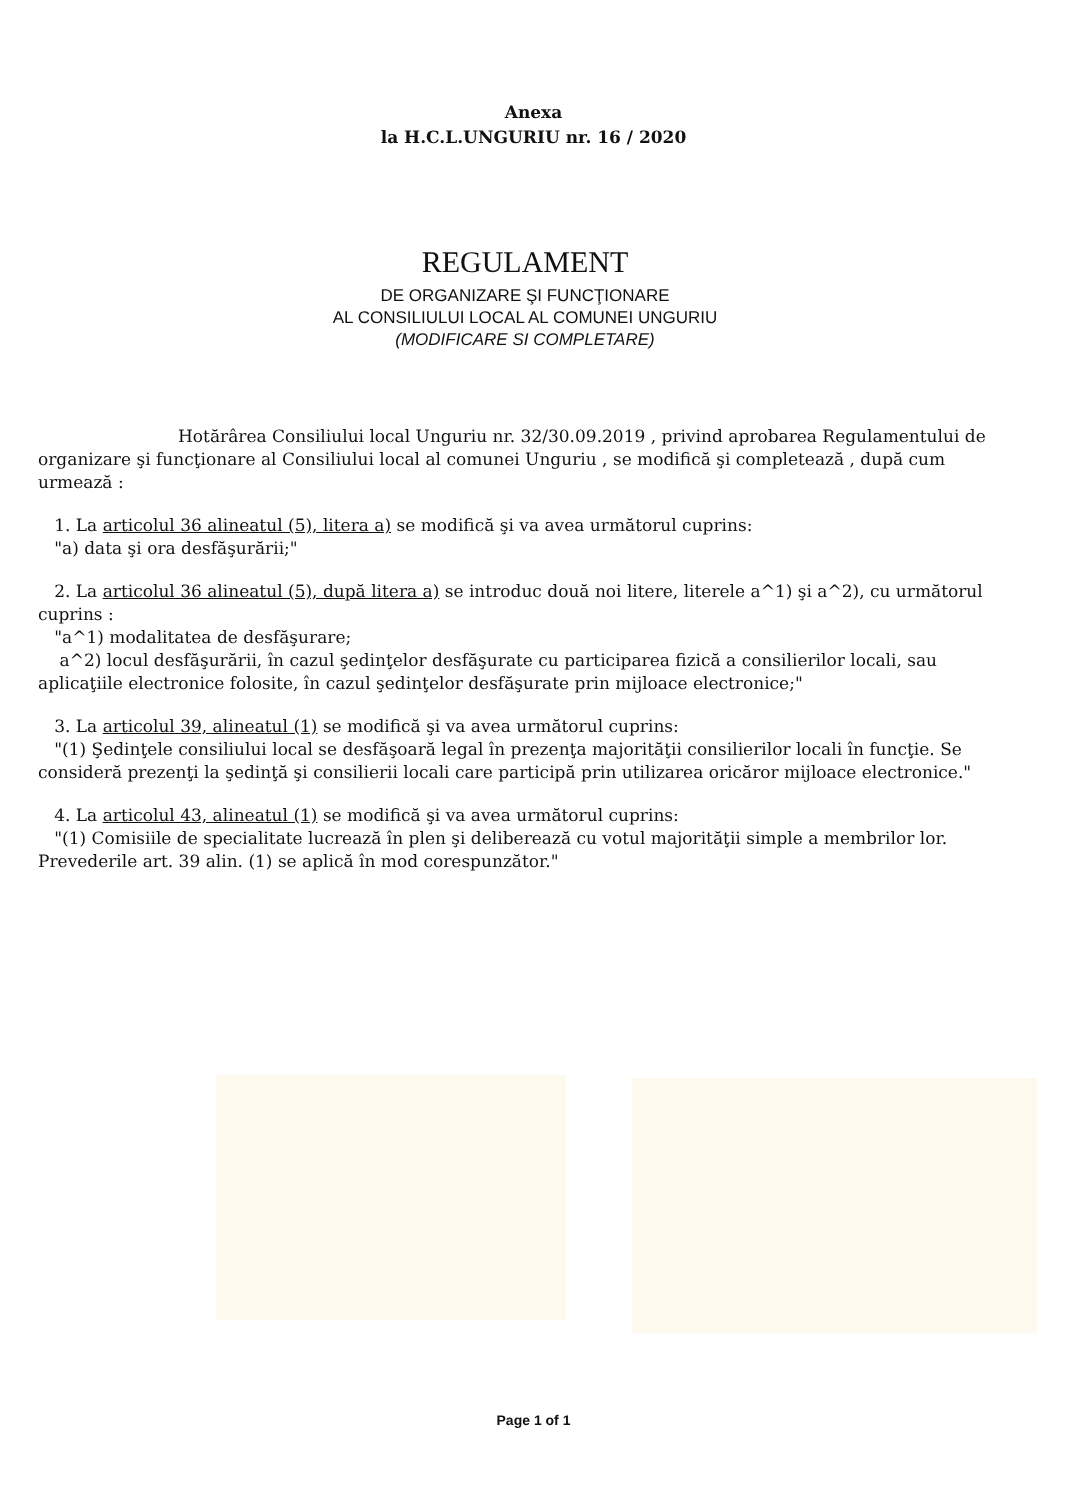Anexa
la H.C.L.UNGURIU nr. 16 / 2020
REGULAMENT
DE ORGANIZARE ŞI FUNCŢIONARE
AL CONSILIULUI LOCAL AL COMUNEI UNGURIU
(MODIFICARE SI COMPLETARE)
Hotărârea Consiliului local Unguriu nr. 32/30.09.2019 , privind aprobarea Regulamentului de organizare şi funcţionare al Consiliului local al comunei Unguriu , se modifică şi completează , după cum urmează :
1. La articolul 36 alineatul (5), litera a) se modifică şi va avea următorul cuprins:
"a) data şi ora desfăşurării;"
2. La articolul 36 alineatul (5), după litera a) se introduc două noi litere, literele a^1) şi a^2), cu următorul cuprins :
"a^1) modalitatea de desfăşurare;
a^2) locul desfăşurării, în cazul şedinţelor desfăşurate cu participarea fizică a consilierilor locali, sau aplicaţiile electronice folosite, în cazul şedinţelor desfăşurate prin mijloace electronice;"
3. La articolul 39, alineatul (1) se modifică şi va avea următorul cuprins:
"(1) Şedinţele consiliului local se desfăşoară legal în prezenţa majorităţii consilierilor locali în funcţie. Se consideră prezenţi la şedinţă şi consilierii locali care participă prin utilizarea oricăror mijloace electronice."
4. La articolul 43, alineatul (1) se modifică şi va avea următorul cuprins:
"(1) Comisiile de specialitate lucrează în plen şi deliberează cu votul majorităţii simple a membrilor lor. Prevederile art. 39 alin. (1) se aplică în mod corespunzător."
Page 1 of 1